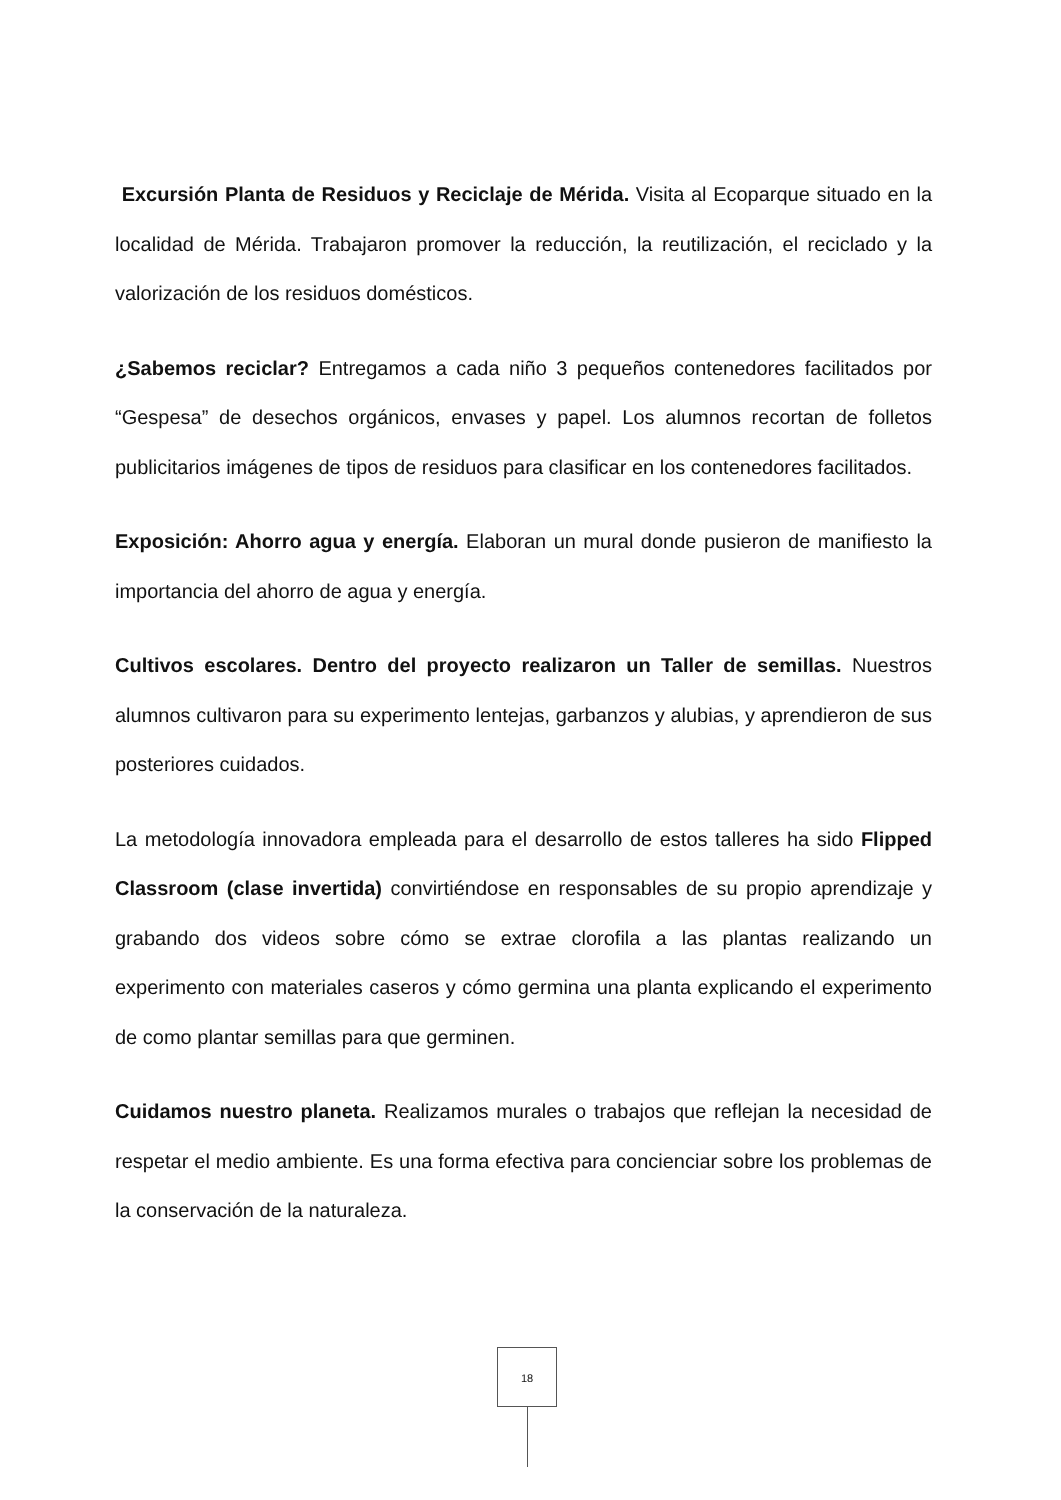Excursión Planta de Residuos y Reciclaje de Mérida. Visita al Ecoparque situado en la localidad de Mérida. Trabajaron promover la reducción, la reutilización, el reciclado y la valorización de los residuos domésticos.
¿Sabemos reciclar? Entregamos a cada niño 3 pequeños contenedores facilitados por “Gespesa” de desechos orgánicos, envases y papel. Los alumnos recortan de folletos publicitarios imágenes de tipos de residuos para clasificar en los contenedores facilitados.
Exposición: Ahorro agua y energía. Elaboran un mural donde pusieron de manifiesto la importancia del ahorro de agua y energía.
Cultivos escolares. Dentro del proyecto realizaron un Taller de semillas. Nuestros alumnos cultivaron para su experimento lentejas, garbanzos y alubias, y aprendieron de sus posteriores cuidados.
La metodología innovadora empleada para el desarrollo de estos talleres ha sido Flipped Classroom (clase invertida) convirtiéndose en responsables de su propio aprendizaje y grabando dos videos sobre cómo se extrae clorofila a las plantas realizando un experimento con materiales caseros y cómo germina una planta explicando el experimento de como plantar semillas para que germinen.
Cuidamos nuestro planeta. Realizamos murales o trabajos que reflejan la necesidad de respetar el medio ambiente. Es una forma efectiva para concienciar sobre los problemas de la conservación de la naturaleza.
18